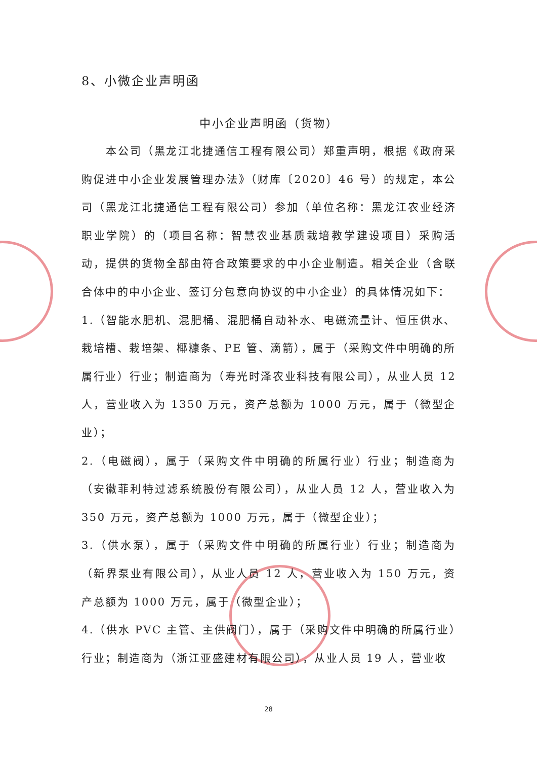8、小微企业声明函
中小企业声明函（货物）
本公司（黑龙江北捷通信工程有限公司）郑重声明，根据《政府采购促进中小企业发展管理办法》（财库〔2020〕46 号）的规定，本公司（黑龙江北捷通信工程有限公司）参加（单位名称：黑龙江农业经济职业学院）的（项目名称：智慧农业基质栽培教学建设项目）采购活动，提供的货物全部由符合政策要求的中小企业制造。相关企业（含联合体中的中小企业、签订分包意向协议的中小企业）的具体情况如下：
1.（智能水肥机、混肥桶、混肥桶自动补水、电磁流量计、恒压供水、栽培槽、栽培架、椰糠条、PE 管、滴箭），属于（采购文件中明确的所属行业）行业；制造商为（寿光时泽农业科技有限公司），从业人员 12 人，营业收入为 1350 万元，资产总额为 1000 万元，属于（微型企业）；
2.（电磁阀），属于（采购文件中明确的所属行业）行业；制造商为（安徽菲利特过滤系统股份有限公司），从业人员 12 人，营业收入为 350 万元，资产总额为 1000 万元，属于（微型企业）；
3.（供水泵），属于（采购文件中明确的所属行业）行业；制造商为（新界泵业有限公司），从业人员 12 人，营业收入为 150 万元，资产总额为 1000 万元，属于（微型企业）；
4.（供水 PVC 主管、主供阀门），属于（采购文件中明确的所属行业）行业；制造商为（浙江亚盛建材有限公司），从业人员 19 人，营业收
28